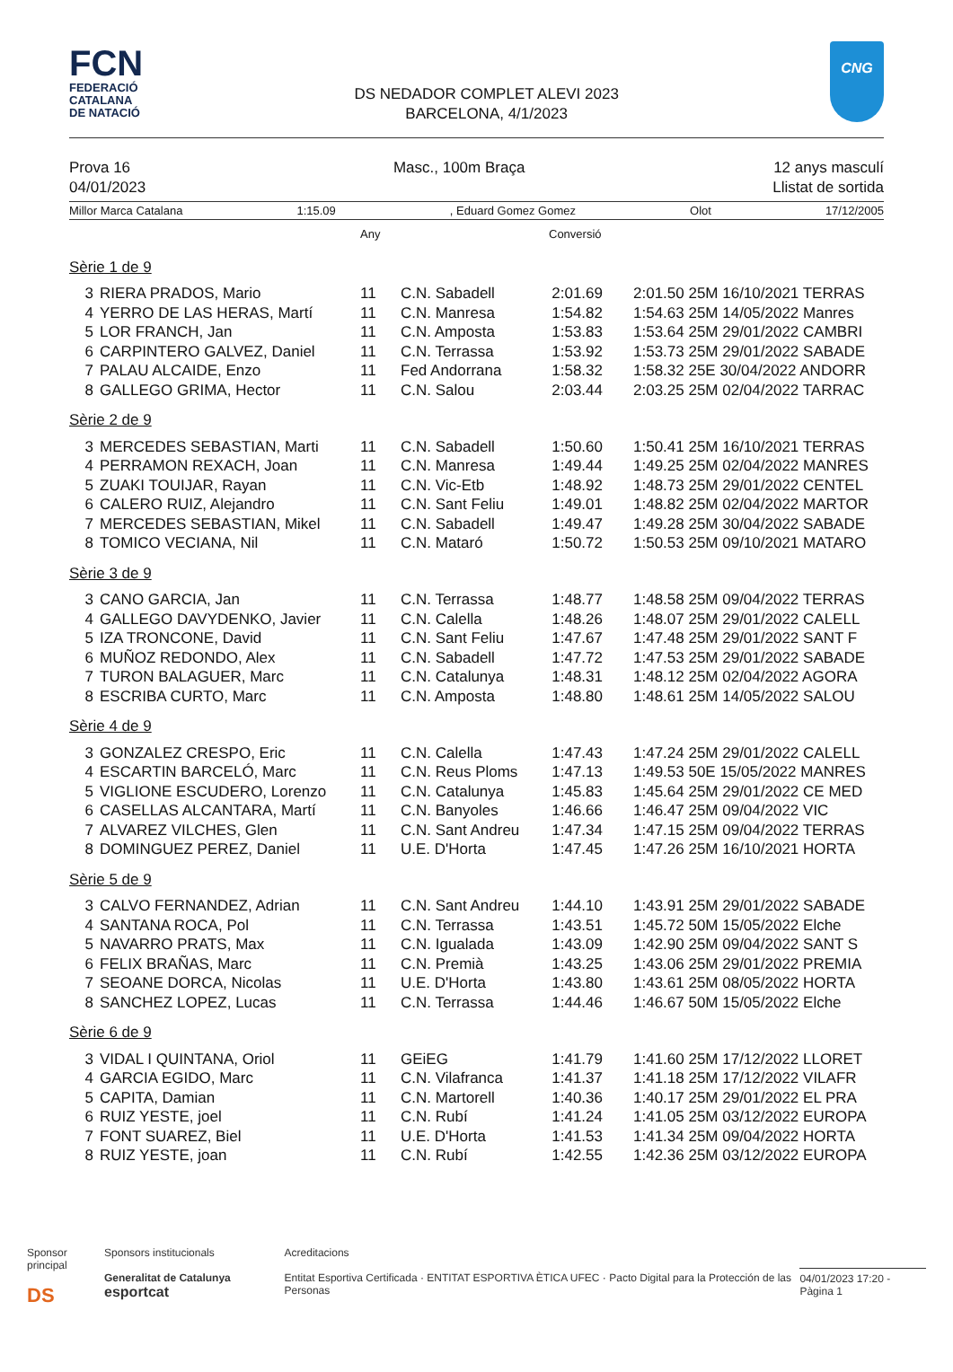FCN
FEDERACIÓ
CATALANA
DE NATACIÓ
DS NEDADOR COMPLET ALEVI 2023
BARCELONA, 4/1/2023
CNG
Prova 16
04/01/2023
Masc., 100m Braça 12 anys masculí
Llistat de sortida
Millor Marca Catalana 1:15.09, Eduard Gomez Gomez Olot 17/12/2005
| | | Any | | Conversió | |
| Sèrie 1 de 9 | | | | | |
| 3 | RIERA PRADOS, Mario | 11 | C.N. Sabadell | 2:01.69 | 2:01.50 25M 16/10/2021 TERRAS |
| 4 | YERRO DE LAS HERAS, Martí | 11 | C.N. Manresa | 1:54.82 | 1:54.63 25M 14/05/2022 Manres |
| 5 | LOR FRANCH, Jan | 11 | C.N. Amposta | 1:53.83 | 1:53.64 25M 29/01/2022 CAMBRI |
| 6 | CARPINTERO GALVEZ, Daniel | 11 | C.N. Terrassa | 1:53.92 | 1:53.73 25M 29/01/2022 SABADE |
| 7 | PALAU ALCAIDE, Enzo | 11 | Fed Andorrana | 1:58.32 | 1:58.32 25E 30/04/2022 ANDORR |
| 8 | GALLEGO GRIMA, Hector | 11 | C.N. Salou | 2:03.44 | 2:03.25 25M 02/04/2022 TARRAC |
| Sèrie 2 de 9 | | | | | |
| 3 | MERCEDES SEBASTIAN, Marti | 11 | C.N. Sabadell | 1:50.60 | 1:50.41 25M 16/10/2021 TERRAS |
| 4 | PERRAMON REXACH, Joan | 11 | C.N. Manresa | 1:49.44 | 1:49.25 25M 02/04/2022 MANRES |
| 5 | ZUAKI TOUIJAR, Rayan | 11 | C.N. Vic-Etb | 1:48.92 | 1:48.73 25M 29/01/2022 CENTEL |
| 6 | CALERO RUIZ, Alejandro | 11 | C.N. Sant Feliu | 1:49.01 | 1:48.82 25M 02/04/2022 MARTOR |
| 7 | MERCEDES SEBASTIAN, Mikel | 11 | C.N. Sabadell | 1:49.47 | 1:49.28 25M 30/04/2022 SABADE |
| 8 | TOMICO VECIANA, Nil | 11 | C.N. Mataró | 1:50.72 | 1:50.53 25M 09/10/2021 MATARO |
| Sèrie 3 de 9 | | | | | |
| 3 | CANO GARCIA, Jan | 11 | C.N. Terrassa | 1:48.77 | 1:48.58 25M 09/04/2022 TERRAS |
| 4 | GALLEGO DAVYDENKO, Javier | 11 | C.N. Calella | 1:48.26 | 1:48.07 25M 29/01/2022 CALELL |
| 5 | IZA TRONCONE, David | 11 | C.N. Sant Feliu | 1:47.67 | 1:47.48 25M 29/01/2022 SANT F |
| 6 | MUÑOZ REDONDO, Alex | 11 | C.N. Sabadell | 1:47.72 | 1:47.53 25M 29/01/2022 SABADE |
| 7 | TURON BALAGUER, Marc | 11 | C.N. Catalunya | 1:48.31 | 1:48.12 25M 02/04/2022 AGORA |
| 8 | ESCRIBA CURTO, Marc | 11 | C.N. Amposta | 1:48.80 | 1:48.61 25M 14/05/2022 SALOU |
| Sèrie 4 de 9 | | | | | |
| 3 | GONZALEZ CRESPO, Eric | 11 | C.N. Calella | 1:47.43 | 1:47.24 25M 29/01/2022 CALELL |
| 4 | ESCARTIN BARCELÓ, Marc | 11 | C.N. Reus Ploms | 1:47.13 | 1:49.53 50E 15/05/2022 MANRES |
| 5 | VIGLIONE ESCUDERO, Lorenzo | 11 | C.N. Catalunya | 1:45.83 | 1:45.64 25M 29/01/2022 CE MED |
| 6 | CASELLAS ALCANTARA, Martí | 11 | C.N. Banyoles | 1:46.66 | 1:46.47 25M 09/04/2022 VIC |
| 7 | ALVAREZ VILCHES, Glen | 11 | C.N. Sant Andreu | 1:47.34 | 1:47.15 25M 09/04/2022 TERRAS |
| 8 | DOMINGUEZ PEREZ, Daniel | 11 | U.E. D'Horta | 1:47.45 | 1:47.26 25M 16/10/2021 HORTA |
| Sèrie 5 de 9 | | | | | |
| 3 | CALVO FERNANDEZ, Adrian | 11 | C.N. Sant Andreu | 1:44.10 | 1:43.91 25M 29/01/2022 SABADE |
| 4 | SANTANA ROCA, Pol | 11 | C.N. Terrassa | 1:43.51 | 1:45.72 50M 15/05/2022 Elche |
| 5 | NAVARRO PRATS, Max | 11 | C.N. Igualada | 1:43.09 | 1:42.90 25M 09/04/2022 SANT S |
| 6 | FELIX BRAÑAS, Marc | 11 | C.N. Premià | 1:43.25 | 1:43.06 25M 29/01/2022 PREMIA |
| 7 | SEOANE DORCA, Nicolas | 11 | U.E. D'Horta | 1:43.80 | 1:43.61 25M 08/05/2022 HORTA |
| 8 | SANCHEZ LOPEZ, Lucas | 11 | C.N. Terrassa | 1:44.46 | 1:46.67 50M 15/05/2022 Elche |
| Sèrie 6 de 9 | | | | | |
| 3 | VIDAL I QUINTANA, Oriol | 11 | GEiEG | 1:41.79 | 1:41.60 25M 17/12/2022 LLORET |
| 4 | GARCIA EGIDO, Marc | 11 | C.N. Vilafranca | 1:41.37 | 1:41.18 25M 17/12/2022 VILAFR |
| 5 | CAPITA, Damian | 11 | C.N. Martorell | 1:40.36 | 1:40.17 25M 29/01/2022 EL PRA |
| 6 | RUIZ YESTE, joel | 11 | C.N. Rubí | 1:41.24 | 1:41.05 25M 03/12/2022 EUROPA |
| 7 | FONT SUAREZ, Biel | 11 | U.E. D'Horta | 1:41.53 | 1:41.34 25M 09/04/2022 HORTA |
| 8 | RUIZ YESTE, joan | 11 | C.N. Rubí | 1:42.55 | 1:42.36 25M 03/12/2022 EUROPA |
Sponsor principal
DS
Sponsors institucionals
Generalitat de Catalunya esportcat
Acreditacions
Entitat Esportiva Certificada · ENTITAT ESPORTIVA ÈTICA UFEC · Pacto Digital para la Protección de las Personas
04/01/2023 17:20 - Pàgina 1